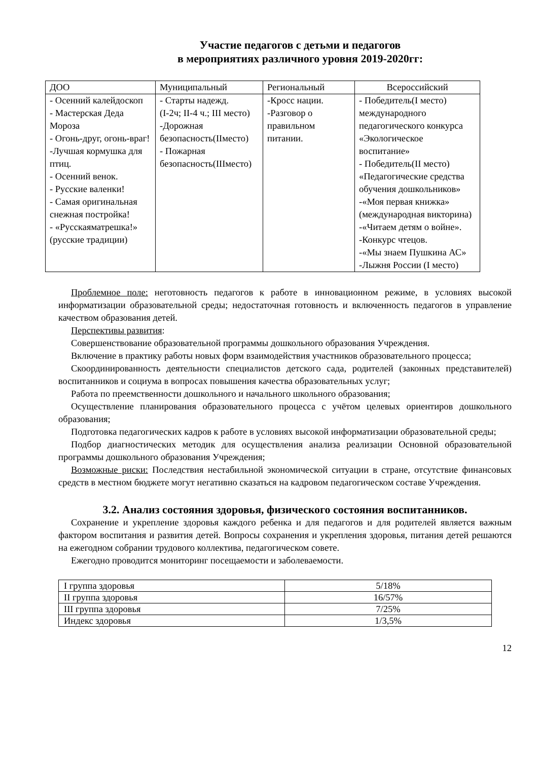Участие педагогов с детьми и педагогов
в мероприятиях различного уровня 2019-2020гг:
| ДОО | Муниципальный | Региональный | Всероссийский |
| --- | --- | --- | --- |
| - Осенний калейдоскоп - Мастерская Деда Мороза - Огонь-друг, огонь-враг! -Лучшая кормушка для птиц. - Осенний венок. - Русские валенки! - Самая оригинальная снежная постройка! - «Русскаяматрешка!» (русские традиции) | - Старты надежд. (I-2ч; II-4 ч.; III место) -Дорожная безопасность(IIместо) - Пожарная безопасность(IIIместо) | -Кросс нации. -Разговор о правильном питании. | - Победитель(I место) международного педагогического конкурса «Экологическое воспитание» - Победитель(II место) «Педагогические средства обучения дошкольников» -«Моя первая книжка» (международная викторина) -«Читаем детям о войне». -Конкурс чтецов. -«Мы знаем Пушкина АС» -Лыжня России (I место) |
Проблемное поле: неготовность педагогов к работе в инновационном режиме, в условиях высокой информатизации образовательной среды; недостаточная готовность и включенность педагогов в управление качеством образования детей.
Перспективы развития:
Совершенствование образовательной программы дошкольного образования Учреждения.
Включение в практику работы новых форм взаимодействия участников образовательного процесса;
Скоординированность деятельности специалистов детского сада, родителей (законных представителей) воспитанников и социума в вопросах повышения качества образовательных услуг;
Работа по преемственности дошкольного и начального школьного образования;
Осуществление планирования образовательного процесса с учётом целевых ориентиров дошкольного образования;
Подготовка педагогических кадров к работе в условиях высокой информатизации образовательной среды;
Подбор диагностических методик для осуществления анализа реализации Основной образовательной программы дошкольного образования Учреждения;
Возможные риски: Последствия нестабильной экономической ситуации в стране, отсутствие финансовых средств в местном бюджете могут негативно сказаться на кадровом педагогическом составе Учреждения.
3.2. Анализ состояния здоровья, физического состояния воспитанников.
Сохранение и укрепление здоровья каждого ребенка и для педагогов и для родителей является важным фактором воспитания и развития детей. Вопросы сохранения и укрепления здоровья, питания детей решаются на ежегодном собрании трудового коллектива, педагогическом совете.
Ежегодно проводится мониторинг посещаемости и заболеваемости.
| I группа здоровья | 5/18% |
| II группа здоровья | 16/57% |
| III группа здоровья | 7/25% |
| Индекс здоровья | 1/3,5% |
12